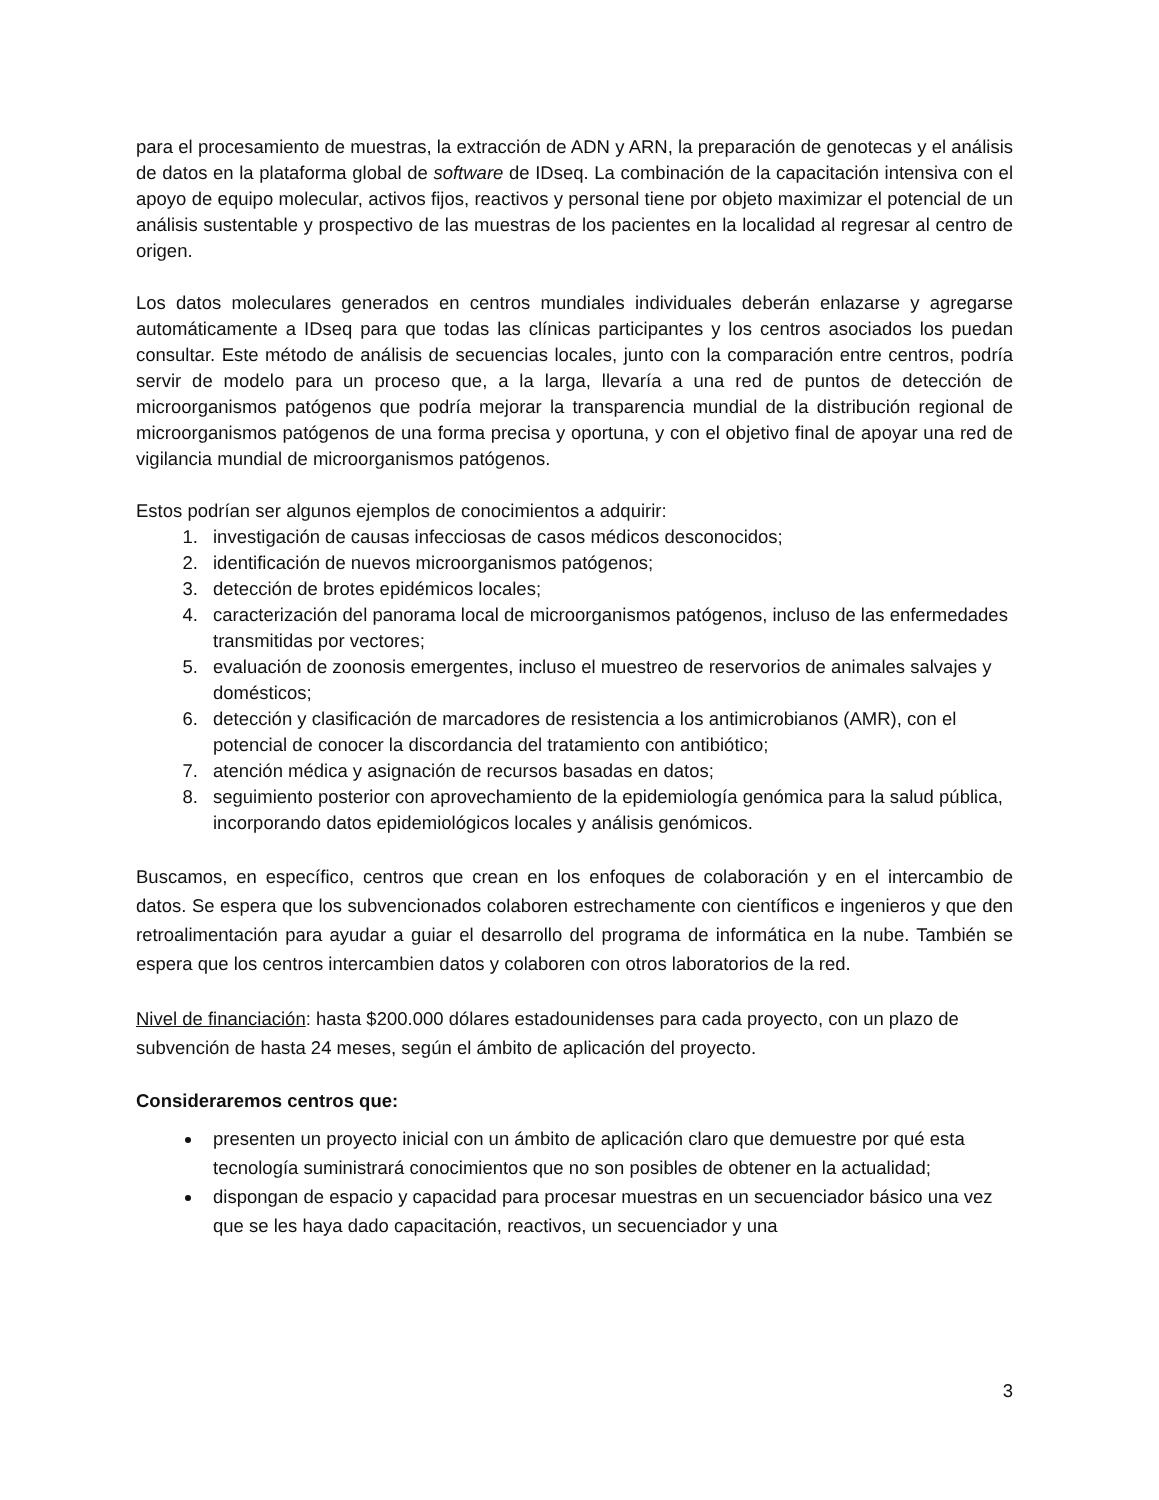para el procesamiento de muestras, la extracción de ADN y ARN, la preparación de genotecas y el análisis de datos en la plataforma global de software de IDseq. La combinación de la capacitación intensiva con el apoyo de equipo molecular, activos fijos, reactivos y personal tiene por objeto maximizar el potencial de un análisis sustentable y prospectivo de las muestras de los pacientes en la localidad al regresar al centro de origen.
Los datos moleculares generados en centros mundiales individuales deberán enlazarse y agregarse automáticamente a IDseq para que todas las clínicas participantes y los centros asociados los puedan consultar. Este método de análisis de secuencias locales, junto con la comparación entre centros, podría servir de modelo para un proceso que, a la larga, llevaría a una red de puntos de detección de microorganismos patógenos que podría mejorar la transparencia mundial de la distribución regional de microorganismos patógenos de una forma precisa y oportuna, y con el objetivo final de apoyar una red de vigilancia mundial de microorganismos patógenos.
Estos podrían ser algunos ejemplos de conocimientos a adquirir:
1. investigación de causas infecciosas de casos médicos desconocidos;
2. identificación de nuevos microorganismos patógenos;
3. detección de brotes epidémicos locales;
4. caracterización del panorama local de microorganismos patógenos, incluso de las enfermedades transmitidas por vectores;
5. evaluación de zoonosis emergentes, incluso el muestreo de reservorios de animales salvajes y domésticos;
6. detección y clasificación de marcadores de resistencia a los antimicrobianos (AMR), con el potencial de conocer la discordancia del tratamiento con antibiótico;
7. atención médica y asignación de recursos basadas en datos;
8. seguimiento posterior con aprovechamiento de la epidemiología genómica para la salud pública, incorporando datos epidemiológicos locales y análisis genómicos.
Buscamos, en específico, centros que crean en los enfoques de colaboración y en el intercambio de datos. Se espera que los subvencionados colaboren estrechamente con científicos e ingenieros y que den retroalimentación para ayudar a guiar el desarrollo del programa de informática en la nube. También se espera que los centros intercambien datos y colaboren con otros laboratorios de la red.
Nivel de financiación: hasta $200.000 dólares estadounidenses para cada proyecto, con un plazo de subvención de hasta 24 meses, según el ámbito de aplicación del proyecto.
Consideraremos centros que:
presenten un proyecto inicial con un ámbito de aplicación claro que demuestre por qué esta tecnología suministrará conocimientos que no son posibles de obtener en la actualidad;
dispongan de espacio y capacidad para procesar muestras en un secuenciador básico una vez que se les haya dado capacitación, reactivos, un secuenciador y una
3